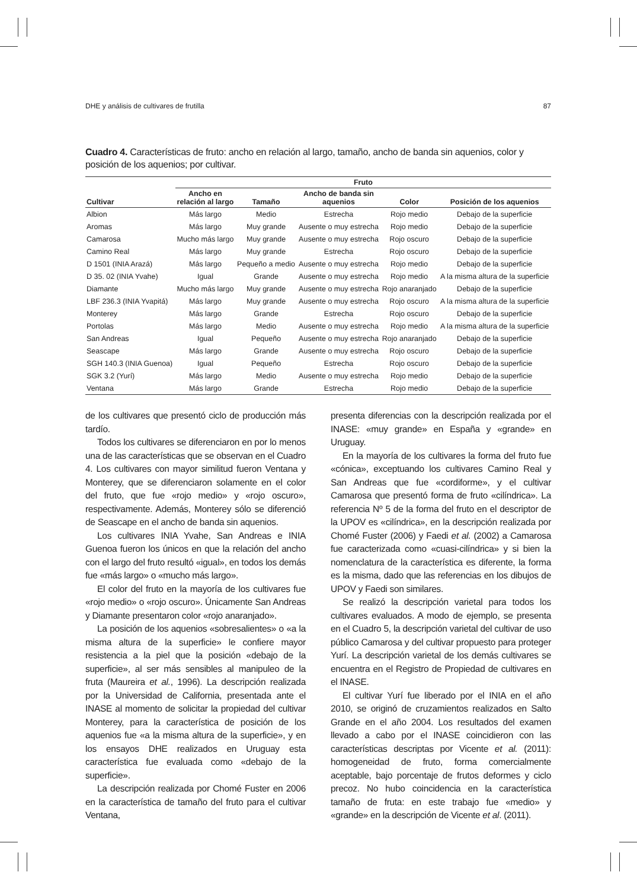DHE y análisis de cultivares de frutilla 87
Cuadro 4. Características de fruto: ancho en relación al largo, tamaño, ancho de banda sin aquenios, color y posición de los aquenios; por cultivar.
| | Fruto | | | | |
| --- | --- | --- | --- | --- | --- |
| Cultivar | Ancho en relación al largo | Tamaño | Ancho de banda sin aquenios | Color | Posición de los aquenios |
| Albion | Más largo | Medio | Estrecha | Rojo medio | Debajo de la superficie |
| Aromas | Más largo | Muy grande | Ausente o muy estrecha | Rojo medio | Debajo de la superficie |
| Camarosa | Mucho más largo | Muy grande | Ausente o muy estrecha | Rojo oscuro | Debajo de la superficie |
| Camino Real | Más largo | Muy grande | Estrecha | Rojo oscuro | Debajo de la superficie |
| D 1501 (INIA Arazá) | Más largo | Pequeño a medio | Ausente o muy estrecha | Rojo medio | Debajo de la superficie |
| D 35. 02 (INIA Yvahe) | Igual | Grande | Ausente o muy estrecha | Rojo medio | A la misma altura de la superficie |
| Diamante | Mucho más largo | Muy grande | Ausente o muy estrecha | Rojo anaranjado | Debajo de la superficie |
| LBF 236.3 (INIA Yvapitá) | Más largo | Muy grande | Ausente o muy estrecha | Rojo oscuro | A la misma altura de la superficie |
| Monterey | Más largo | Grande | Estrecha | Rojo oscuro | Debajo de la superficie |
| Portolas | Más largo | Medio | Ausente o muy estrecha | Rojo medio | A la misma altura de la superficie |
| San Andreas | Igual | Pequeño | Ausente o muy estrecha | Rojo anaranjado | Debajo de la superficie |
| Seascape | Más largo | Grande | Ausente o muy estrecha | Rojo oscuro | Debajo de la superficie |
| SGH 140.3 (INIA Guenoa) | Igual | Pequeño | Estrecha | Rojo oscuro | Debajo de la superficie |
| SGK 3.2 (Yurí) | Más largo | Medio | Ausente o muy estrecha | Rojo medio | Debajo de la superficie |
| Ventana | Más largo | Grande | Estrecha | Rojo medio | Debajo de la superficie |
de los cultivares que presentó ciclo de producción más tardío.
Todos los cultivares se diferenciaron en por lo menos una de las características que se observan en el Cuadro 4. Los cultivares con mayor similitud fueron Ventana y Monterey, que se diferenciaron solamente en el color del fruto, que fue «rojo medio» y «rojo oscuro», respectivamente. Además, Monterey sólo se diferenció de Seascape en el ancho de banda sin aquenios.
Los cultivares INIA Yvahe, San Andreas e INIA Guenoa fueron los únicos en que la relación del ancho con el largo del fruto resultó «igual», en todos los demás fue «más largo» o «mucho más largo».
El color del fruto en la mayoría de los cultivares fue «rojo medio» o «rojo oscuro». Únicamente San Andreas y Diamante presentaron color «rojo anaranjado».
La posición de los aquenios «sobresalientes» o «a la misma altura de la superficie» le confiere mayor resistencia a la piel que la posición «debajo de la superficie», al ser más sensibles al manipuleo de la fruta (Maureira et al., 1996). La descripción realizada por la Universidad de California, presentada ante el INASE al momento de solicitar la propiedad del cultivar Monterey, para la característica de posición de los aquenios fue «a la misma altura de la superficie», y en los ensayos DHE realizados en Uruguay esta característica fue evaluada como «debajo de la superficie».
La descripción realizada por Chomé Fuster en 2006 en la característica de tamaño del fruto para el cultivar Ventana,
presenta diferencias con la descripción realizada por el INASE: «muy grande» en España y «grande» en Uruguay.
En la mayoría de los cultivares la forma del fruto fue «cónica», exceptuando los cultivares Camino Real y San Andreas que fue «cordiforme», y el cultivar Camarosa que presentó forma de fruto «cilíndrica». La referencia Nº 5 de la forma del fruto en el descriptor de la UPOV es «cilíndrica», en la descripción realizada por Chomé Fuster (2006) y Faedi et al. (2002) a Camarosa fue caracterizada como «cuasi-cilíndrica» y si bien la nomenclatura de la característica es diferente, la forma es la misma, dado que las referencias en los dibujos de UPOV y Faedi son similares.
Se realizó la descripción varietal para todos los cultivares evaluados. A modo de ejemplo, se presenta en el Cuadro 5, la descripción varietal del cultivar de uso público Camarosa y del cultivar propuesto para proteger Yurí. La descripción varietal de los demás cultivares se encuentra en el Registro de Propiedad de cultivares en el INASE.
El cultivar Yurí fue liberado por el INIA en el año 2010, se originó de cruzamientos realizados en Salto Grande en el año 2004. Los resultados del examen llevado a cabo por el INASE coincidieron con las características descriptas por Vicente et al. (2011): homogeneidad de fruto, forma comercialmente aceptable, bajo porcentaje de frutos deformes y ciclo precoz. No hubo coincidencia en la característica tamaño de fruta: en este trabajo fue «medio» y «grande» en la descripción de Vicente et al. (2011).